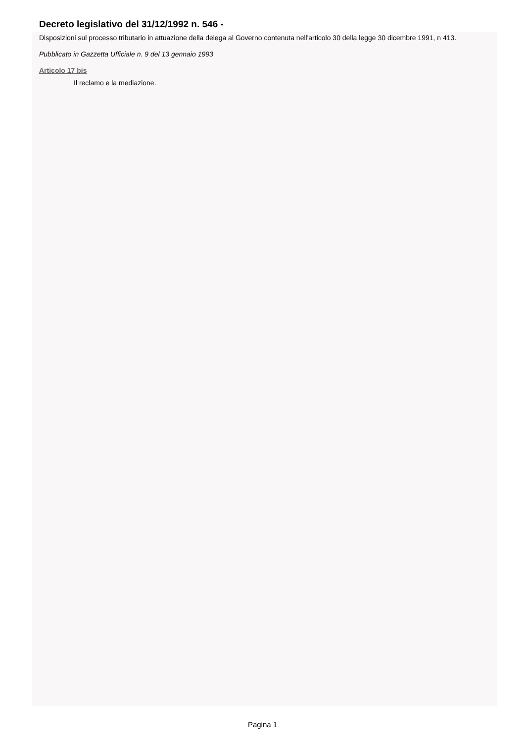Decreto legislativo del 31/12/1992 n. 546 -
Disposizioni sul processo tributario in attuazione della delega al Governo contenuta nell'articolo 30 della legge 30 dicembre 1991, n 413.
Pubblicato in Gazzetta Ufficiale n. 9 del 13 gennaio 1993
Articolo 17 bis
Il reclamo e la mediazione.
Pagina 1